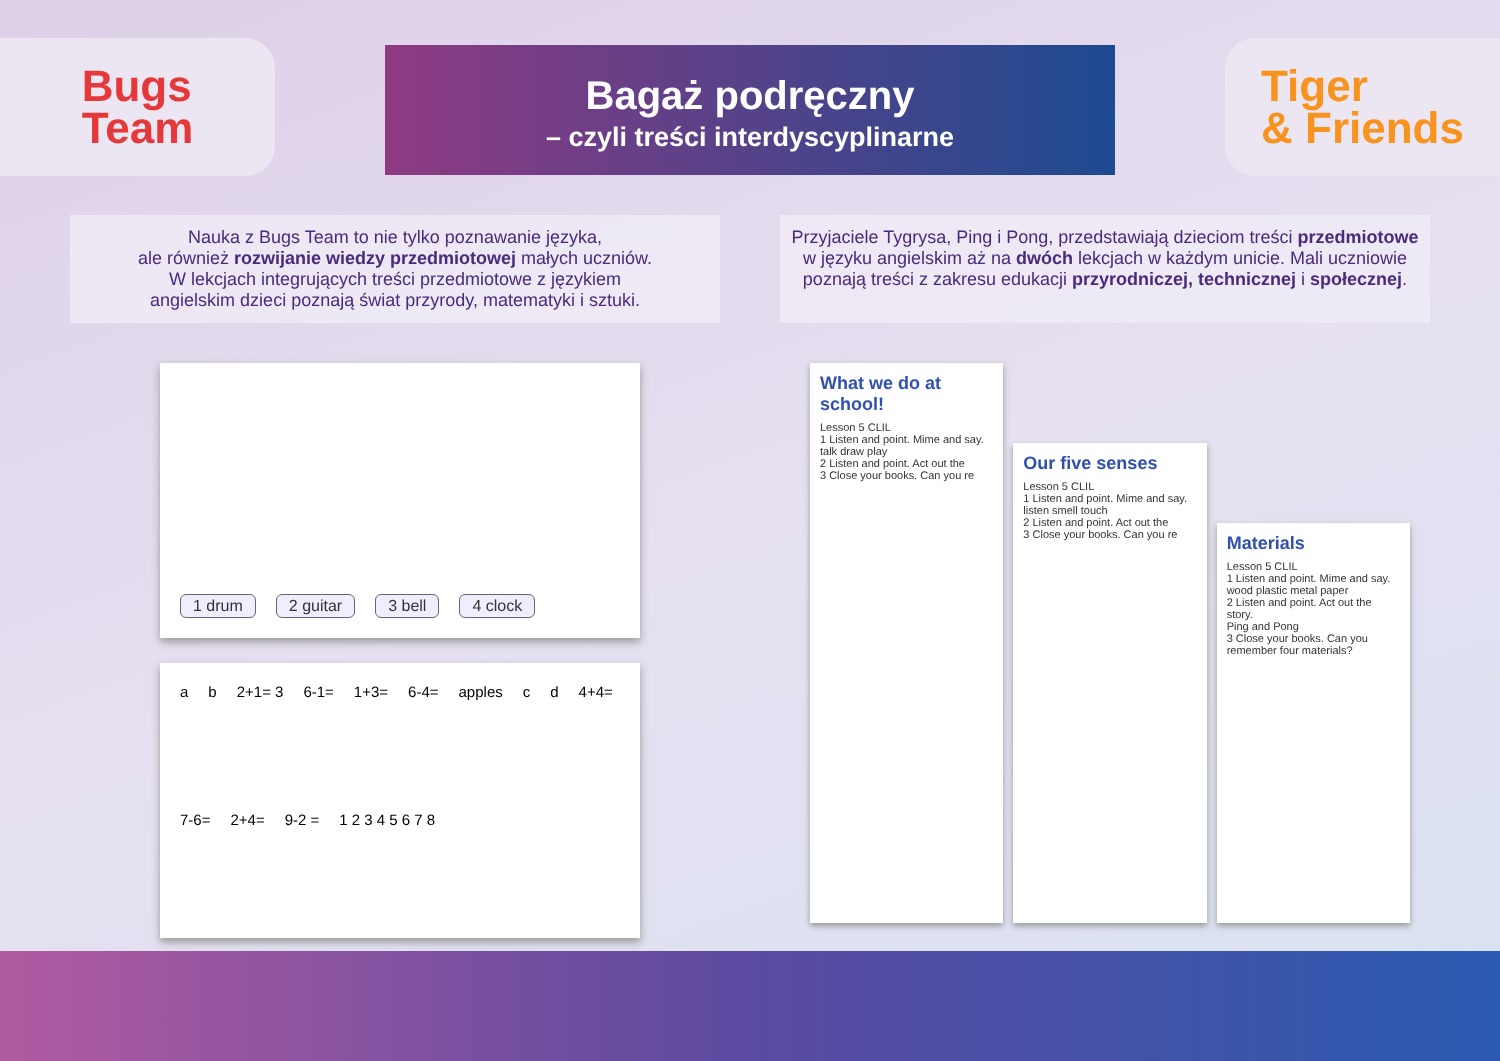Bugs
Team
Bagaż podręczny
– czyli treści interdyscyplinarne
Tiger
& Friends
Nauka z Bugs Team to nie tylko poznawanie języka,
ale również rozwijanie wiedzy przedmiotowej małych uczniów.
W lekcjach integrujących treści przedmiotowe z językiem
angielskim dzieci poznają świat przyrody, matematyki i sztuki.
Przyjaciele Tygrysa, Ping i Pong, przedstawiają dzieciom treści przedmiotowe w języku angielskim aż na dwóch lekcjach w każdym unicie. Mali uczniowie poznają treści z zakresu edukacji przyrodniczej, technicznej i społecznej.
1 drum 2 guitar 3 bell 4 clock
a b 2+1= 3 6-1= 1+3= 6-4= apples c d 4+4= 7-6= 2+4= 9-2 = 1 2 3 4 5 6 7 8
What we do at school!
Lesson 5 CLIL
1 Listen and point. Mime and say.
talk draw play
2 Listen and point. Act out the
3 Close your books. Can you re
Our five senses
Lesson 5 CLIL
1 Listen and point. Mime and say.
listen smell touch
2 Listen and point. Act out the
3 Close your books. Can you re
Materials
Lesson 5 CLIL
1 Listen and point. Mime and say.
wood plastic metal paper
2 Listen and point. Act out the story.
Ping and Pong
3 Close your books. Can you remember four materials?